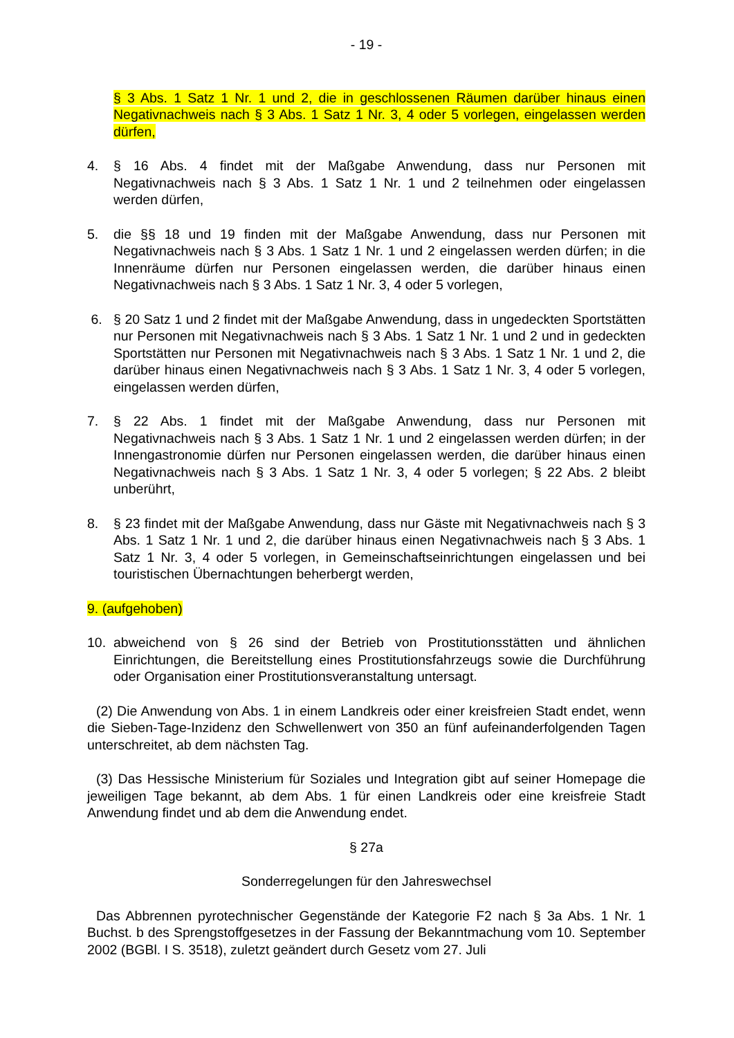- 19 -
§ 3 Abs. 1 Satz 1 Nr. 1 und 2, die in geschlossenen Räumen darüber hinaus einen Negativnachweis nach § 3 Abs. 1 Satz 1 Nr. 3, 4 oder 5 vorlegen, eingelassen werden dürfen,
4. § 16 Abs. 4 findet mit der Maßgabe Anwendung, dass nur Personen mit Negativnachweis nach § 3 Abs. 1 Satz 1 Nr. 1 und 2 teilnehmen oder eingelassen werden dürfen,
5. die §§ 18 und 19 finden mit der Maßgabe Anwendung, dass nur Personen mit Negativnachweis nach § 3 Abs. 1 Satz 1 Nr. 1 und 2 eingelassen werden dürfen; in die Innenräume dürfen nur Personen eingelassen werden, die darüber hinaus einen Negativnachweis nach § 3 Abs. 1 Satz 1 Nr. 3, 4 oder 5 vorlegen,
6. § 20 Satz 1 und 2 findet mit der Maßgabe Anwendung, dass in ungedeckten Sportstätten nur Personen mit Negativnachweis nach § 3 Abs. 1 Satz 1 Nr. 1 und 2 und in gedeckten Sportstätten nur Personen mit Negativnachweis nach § 3 Abs. 1 Satz 1 Nr. 1 und 2, die darüber hinaus einen Negativnachweis nach § 3 Abs. 1 Satz 1 Nr. 3, 4 oder 5 vorlegen, eingelassen werden dürfen,
7. § 22 Abs. 1 findet mit der Maßgabe Anwendung, dass nur Personen mit Negativnachweis nach § 3 Abs. 1 Satz 1 Nr. 1 und 2 eingelassen werden dürfen; in der Innengastronomie dürfen nur Personen eingelassen werden, die darüber hinaus einen Negativnachweis nach § 3 Abs. 1 Satz 1 Nr. 3, 4 oder 5 vorlegen; § 22 Abs. 2 bleibt unberührt,
8. § 23 findet mit der Maßgabe Anwendung, dass nur Gäste mit Negativnachweis nach § 3 Abs. 1 Satz 1 Nr. 1 und 2, die darüber hinaus einen Negativnachweis nach § 3 Abs. 1 Satz 1 Nr. 3, 4 oder 5 vorlegen, in Gemeinschaftseinrichtungen eingelassen und bei touristischen Übernachtungen beherbergt werden,
9. (aufgehoben)
10. abweichend von § 26 sind der Betrieb von Prostitutionsstätten und ähnlichen Einrichtungen, die Bereitstellung eines Prostitutionsfahrzeugs sowie die Durchführung oder Organisation einer Prostitutionsveranstaltung untersagt.
(2) Die Anwendung von Abs. 1 in einem Landkreis oder einer kreisfreien Stadt endet, wenn die Sieben-Tage-Inzidenz den Schwellenwert von 350 an fünf aufeinanderfolgenden Tagen unterschreitet, ab dem nächsten Tag.
(3) Das Hessische Ministerium für Soziales und Integration gibt auf seiner Homepage die jeweiligen Tage bekannt, ab dem Abs. 1 für einen Landkreis oder eine kreisfreie Stadt Anwendung findet und ab dem die Anwendung endet.
§ 27a
Sonderregelungen für den Jahreswechsel
Das Abbrennen pyrotechnischer Gegenstände der Kategorie F2 nach § 3a Abs. 1 Nr. 1 Buchst. b des Sprengstoffgesetzes in der Fassung der Bekanntmachung vom 10. September 2002 (BGBl. I S. 3518), zuletzt geändert durch Gesetz vom 27. Juli